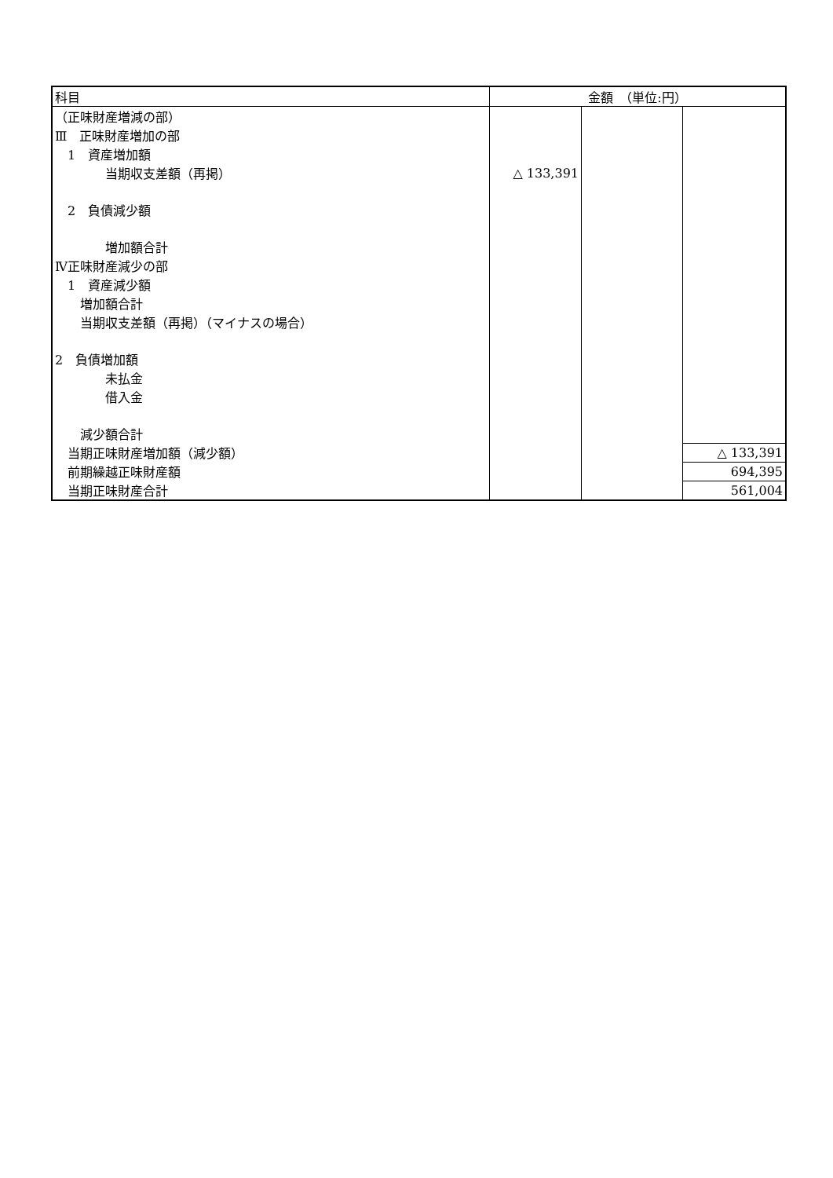| 科目 | 金額 （単位:円） | | |
| --- | --- | --- | --- |
| （正味財産増減の部） | | | |
| Ⅲ 正味財産増加の部 | | | |
| 1 資産増加額 | | | |
| 当期収支差額（再掲） | △ 133,391 | | |
| 2 負債減少額 | | | |
| 増加額合計 | | | |
| Ⅳ正味財産減少の部 | | | |
| 1 資産減少額 | | | |
| 増加額合計 | | | |
| 当期収支差額（再掲）（マイナスの場合） | | | |
| 2 負債増加額 | | | |
| 未払金 | | | |
| 借入金 | | | |
| 減少額合計 | | | |
| 当期正味財産増加額（減少額） | | | △ 133,391 |
| 前期繰越正味財産額 | | | 694,395 |
| 当期正味財産合計 | | | 561,004 |